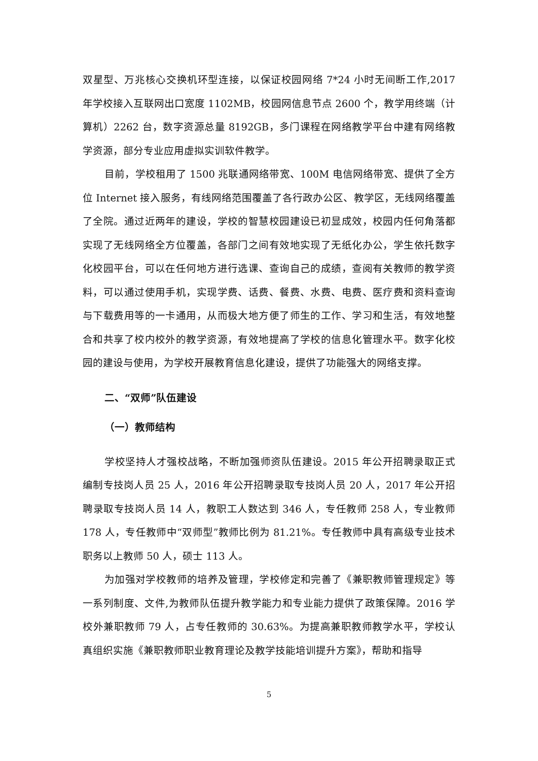双星型、万兆核心交换机环型连接，以保证校园网络 7*24 小时无间断工作,2017 年学校接入互联网出口宽度 1102MB，校园网信息节点 2600 个，教学用终端（计算机）2262 台，数字资源总量 8192GB，多门课程在网络教学平台中建有网络教学资源，部分专业应用虚拟实训软件教学。
目前，学校租用了 1500 兆联通网络带宽、100M 电信网络带宽、提供了全方位 Internet 接入服务，有线网络范围覆盖了各行政办公区、教学区，无线网络覆盖了全院。通过近两年的建设，学校的智慧校园建设已初显成效，校园内任何角落都实现了无线网络全方位覆盖，各部门之间有效地实现了无纸化办公，学生依托数字化校园平台，可以在任何地方进行选课、查询自己的成绩，查阅有关教师的教学资料，可以通过使用手机，实现学费、话费、餐费、水费、电费、医疗费和资料查询与下载费用等的一卡通用，从而极大地方便了师生的工作、学习和生活，有效地整合和共享了校内校外的教学资源，有效地提高了学校的信息化管理水平。数字化校园的建设与使用，为学校开展教育信息化建设，提供了功能强大的网络支撑。
二、“双师”队伍建设
（一）教师结构
学校坚持人才强校战略，不断加强师资队伍建设。2015 年公开招聘录取正式编制专技岗人员 25 人，2016 年公开招聘录取专技岗人员 20 人，2017 年公开招聘录取专技岗人员 14 人，教职工人数达到 346 人，专任教师 258 人，专业教师 178 人，专任教师中“双师型”教师比例为 81.21%。专任教师中具有高级专业技术职务以上教师 50 人，硕士 113 人。
为加强对学校教师的培养及管理，学校修定和完善了《兼职教师管理规定》等一系列制度、文件,为教师队伍提升教学能力和专业能力提供了政策保障。2016 学校外兼职教师 79 人，占专任教师的 30.63%。为提高兼职教师教学水平，学校认真组织实施《兼职教师职业教育理论及教学技能培训提升方案》，帮助和指导
5